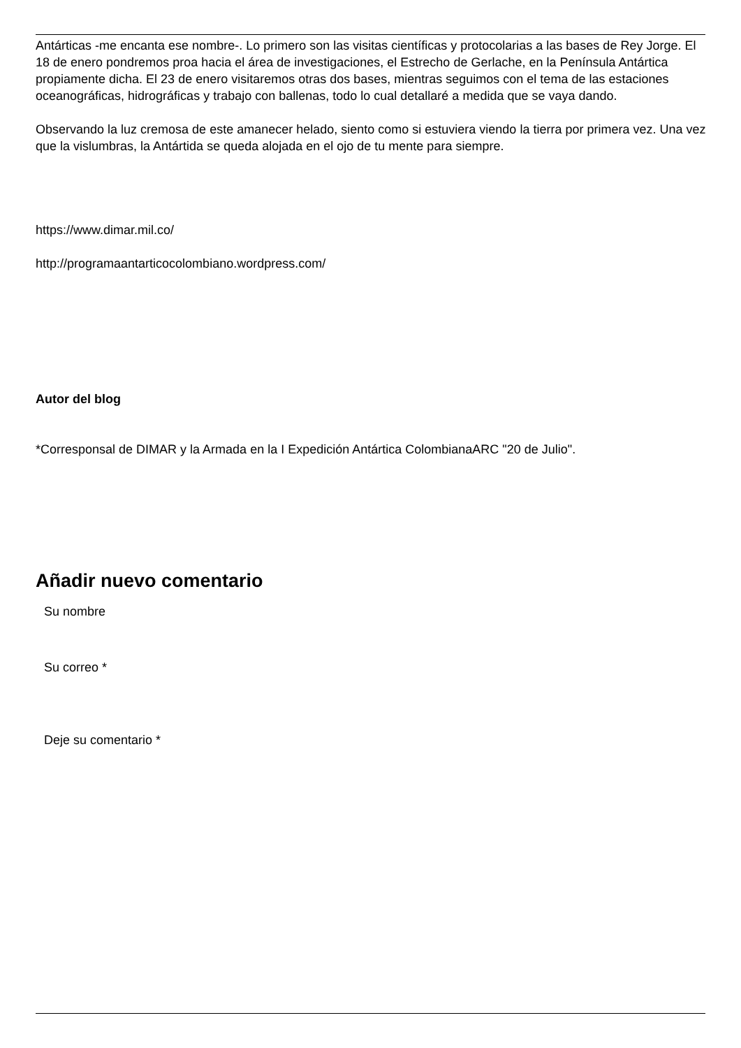Antárticas -me encanta ese nombre-. Lo primero son las visitas científicas y protocolarias a las bases de Rey Jorge. El 18 de enero pondremos proa hacia el área de investigaciones, el Estrecho de Gerlache, en la Península Antártica propiamente dicha. El 23 de enero visitaremos otras dos bases, mientras seguimos con el tema de las estaciones oceanográficas, hidrográficas y trabajo con ballenas, todo lo cual detallaré a medida que se vaya dando.
Observando la luz cremosa de este amanecer helado, siento como si estuviera viendo la tierra por primera vez. Una vez que la vislumbras, la Antártida se queda alojada en el ojo de tu mente para siempre.
https://www.dimar.mil.co/
http://programaantarticocolombiano.wordpress.com/
Autor del blog
*Corresponsal de DIMAR y la Armada en la I Expedición Antártica ColombianaARC "20 de Julio".
Añadir nuevo comentario
Su nombre
Su correo *
Deje su comentario *